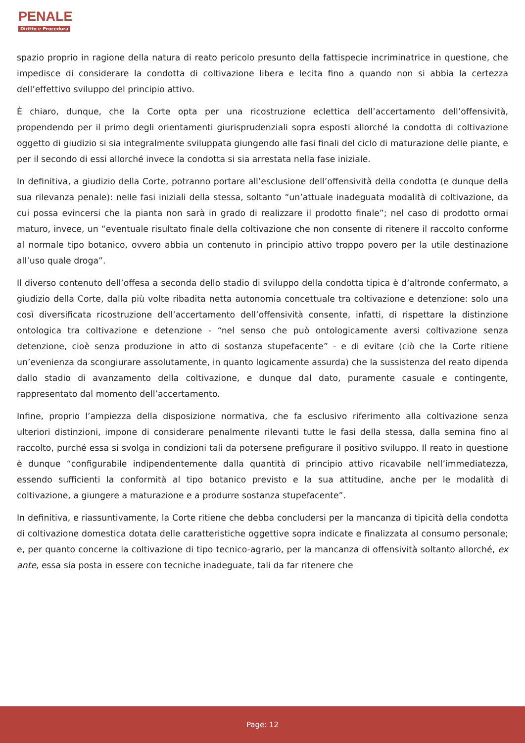PENALE
Diritto e Procedura
spazio proprio in ragione della natura di reato pericolo presunto della fattispecie incriminatrice in questione, che impedisce di considerare la condotta di coltivazione libera e lecita fino a quando non si abbia la certezza dell’effettivo sviluppo del principio attivo.
È chiaro, dunque, che la Corte opta per una ricostruzione eclettica dell’accertamento dell’offensività, propendendo per il primo degli orientamenti giurisprudenziali sopra esposti allorché la condotta di coltivazione oggetto di giudizio si sia integralmente sviluppata giungendo alle fasi finali del ciclo di maturazione delle piante, e per il secondo di essi allorché invece la condotta si sia arrestata nella fase iniziale.
In definitiva, a giudizio della Corte, potranno portare all’esclusione dell’offensività della condotta (e dunque della sua rilevanza penale): nelle fasi iniziali della stessa, soltanto “un’attuale inadeguata modalità di coltivazione, da cui possa evincersi che la pianta non sarà in grado di realizzare il prodotto finale”; nel caso di prodotto ormai maturo, invece, un “eventuale risultato finale della coltivazione che non consente di ritenere il raccolto conforme al normale tipo botanico, ovvero abbia un contenuto in principio attivo troppo povero per la utile destinazione all’uso quale droga”.
Il diverso contenuto dell’offesa a seconda dello stadio di sviluppo della condotta tipica è d’altronde confermato, a giudizio della Corte, dalla più volte ribadita netta autonomia concettuale tra coltivazione e detenzione: solo una così diversificata ricostruzione dell’accertamento dell’offensività consente, infatti, di rispettare la distinzione ontologica tra coltivazione e detenzione - “nel senso che può ontologicamente aversi coltivazione senza detenzione, cioè senza produzione in atto di sostanza stupefacente” - e di evitare (ciò che la Corte ritiene un’evenienza da scongiurare assolutamente, in quanto logicamente assurda) che la sussistenza del reato dipenda dallo stadio di avanzamento della coltivazione, e dunque dal dato, puramente casuale e contingente, rappresentato dal momento dell’accertamento.
Infine, proprio l’ampiezza della disposizione normativa, che fa esclusivo riferimento alla coltivazione senza ulteriori distinzioni, impone di considerare penalmente rilevanti tutte le fasi della stessa, dalla semina fino al raccolto, purché essa si svolga in condizioni tali da potersene prefigurare il positivo sviluppo. Il reato in questione è dunque “configurabile indipendentemente dalla quantità di principio attivo ricavabile nell’immediatezza, essendo sufficienti la conformità al tipo botanico previsto e la sua attitudine, anche per le modalità di coltivazione, a giungere a maturazione e a produrre sostanza stupefacente”.
In definitiva, e riassuntivamente, la Corte ritiene che debba concludersi per la mancanza di tipicità della condotta di coltivazione domestica dotata delle caratteristiche oggettive sopra indicate e finalizzata al consumo personale; e, per quanto concerne la coltivazione di tipo tecnico-agrario, per la mancanza di offensività soltanto allorché, ex ante, essa sia posta in essere con tecniche inadeguate, tali da far ritenere che
Page: 12